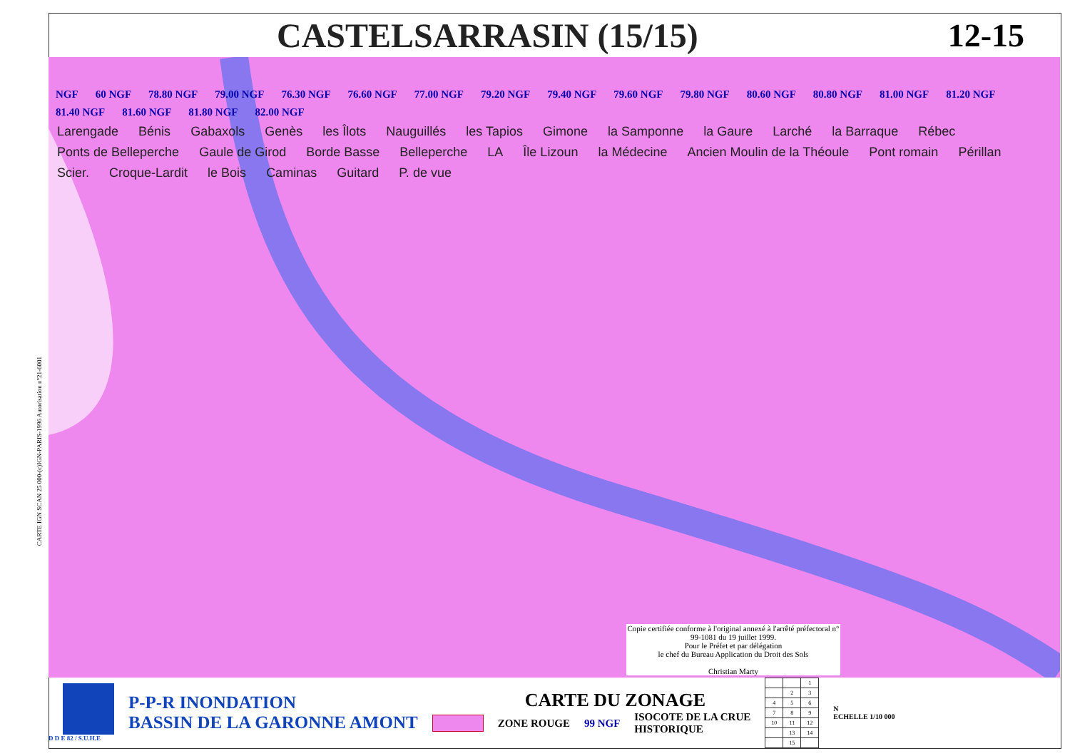CASTELSARRASIN (15/15) 12-15
NGF 60 NGF 78.80 NGF 79.00 NGF 76.30 NGF 76.60 NGF 77.00 NGF 79.20 NGF 79.40 NGF 79.60 NGF 79.80 NGF 80.60 NGF 80.80 NGF 81.00 NGF 81.20 NGF 81.40 NGF 81.60 NGF 81.80 NGF 82.00 NGF
Larengade Bénis Gabaxols Genès les Îlots Nauguillés les Tapios Gimone la Samponne la Gaure Larché la Barraque Rébec Ponts de Belleperche Gaule de Girod Borde Basse Belleperche LA Île Lizoun la Médecine Ancien Moulin de la Théoule Pont romain Périllan Scier. Croque-Lardit le Bois Caminas Guitard P. de vue
Copie certifiée conforme à l'original annexé à l'arrêté préfectoral n° 99-1081 du 19 juillet 1999.
Pour le Préfet et par délégation
le chef du Bureau Application du Droit des Sols
Christian Marty
D D E 82 / S.U.H.E
P-P-R INONDATION
BASSIN DE LA GARONNE AMONT
CARTE DU ZONAGE
ZONE ROUGE 99 NGF ISOCOTE DE LA CRUE
HISTORIQUE
| | | 1 |
| | 2 | 3 |
| 4 | 5 | 6 |
| 7 | 8 | 9 |
| 10 | 11 | 12 |
| | 13 | 14 |
| | 15 | |
N
ECHELLE 1/10 000
CARTE IGN SCAN 25 000-(c)IGN-PARIS-1996 Autorisation n°21-6001